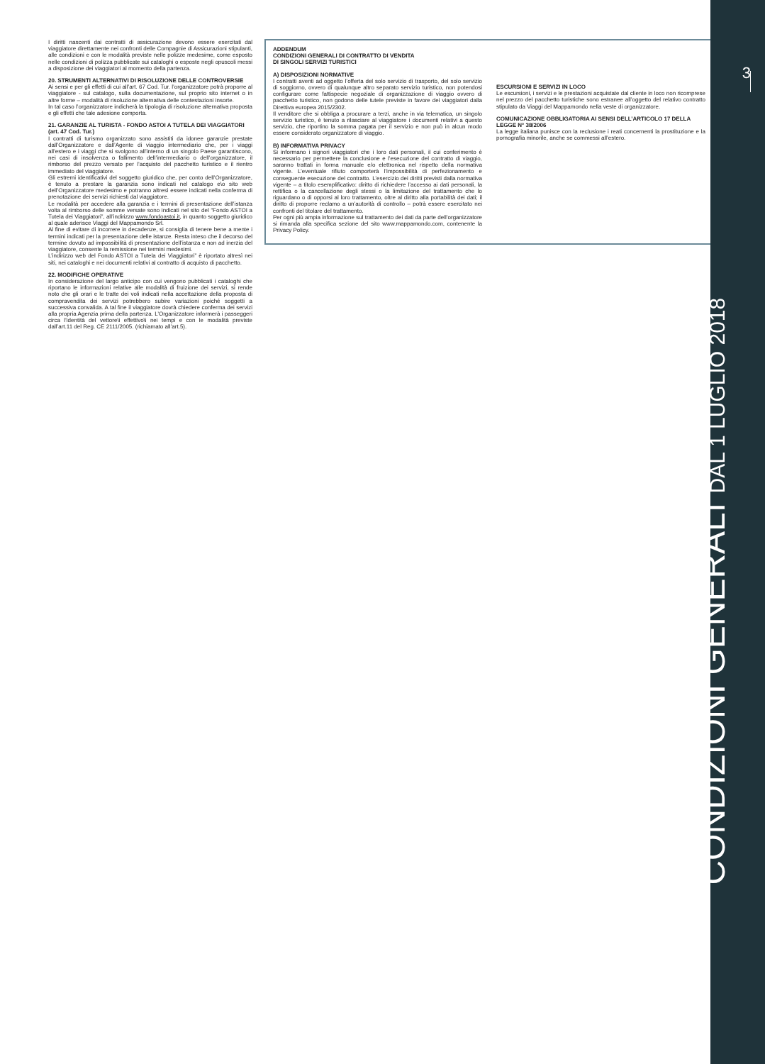I diritti nascenti dai contratti di assicurazione devono essere esercitati dal viaggiatore direttamente nei confronti delle Compagnie di Assicurazioni stipulanti, alle condizioni e con le modalità previste nelle polizze medesime, come esposto nelle condizioni di polizza pubblicate sui cataloghi o esposte negli opuscoli messi a disposizione dei viaggiatori al momento della partenza.
20. STRUMENTI ALTERNATIVI DI RISOLUZIONE DELLE CONTROVERSIE
Ai sensi e per gli effetti di cui all’art. 67 Cod. Tur. l’organizzatore potrà proporre al viaggiatore - sul catalogo, sulla documentazione, sul proprio sito internet o in altre forme – modalità di risoluzione alternativa delle contestazioni insorte.
In tal caso l’organizzatore indicherà la tipologia di risoluzione alternativa proposta e gli effetti che tale adesione comporta.
21. GARANZIE AL TURISTA - FONDO ASTOI A TUTELA DEI VIAGGIATORI (art. 47 Cod. Tur.)
I contratti di turismo organizzato sono assistiti da idonee garanzie prestate dall’Organizzatore e dall’Agente di viaggio intermediario che, per i viaggi all’estero e i viaggi che si svolgono all’interno di un singolo Paese garantiscono, nei casi di insolvenza o fallimento dell’intermediario o dell’organizzatore, il rimborso del prezzo versato per l’acquisto del pacchetto turistico e il rientro immediato del viaggiatore.
Gli estremi identificativi del soggetto giuridico che, per conto dell’Organizzatore, è tenuto a prestare la garanzia sono indicati nel catalogo e\o sito web dell’Organizzatore medesimo e potranno altresì essere indicati nella conferma di prenotazione dei servizi richiesti dal viaggiatore.
Le modalità per accedere alla garanzia e i termini di presentazione dell’istanza volta al rimborso delle somme versate sono indicati nel sito del “Fondo ASTOI a Tutela dei Viaggiatori”, all’indirizzo www.fondoastoi.it, in quanto soggetto giuridico al quale aderisce Viaggi del Mappamondo Srl.
Al fine di evitare di incorrere in decadenze, si consiglia di tenere bene a mente i termini indicati per la presentazione delle istanze. Resta inteso che il decorso del termine dovuto ad impossibilità di presentazione dell’istanza e non ad inerzia del viaggiatore, consente la remissione nei termini medesimi.
L’indirizzo web del Fondo ASTOI a Tutela dei Viaggiatori” è riportato altresì nei siti, nei cataloghi e nei documenti relativi al contratto di acquisto di pacchetto.
22. MODIFICHE OPERATIVE
In considerazione del largo anticipo con cui vengono pubblicati i cataloghi che riportano le informazioni relative alle modalità di fruizione dei servizi, si rende noto che gli orari e le tratte dei voli indicati nella accettazione della proposta di compravendita dei servizi potrebbero subire variazioni poiché soggetti a successiva convalida. A tal fine il viaggiatore dovrà chiedere conferma dei servizi alla propria Agenzia prima della partenza. L’Organizzatore informerà i passeggeri circa l’identità del vettore\i effettivo\i nei tempi e con le modalità previste dall’art.11 del Reg. CE 2111/2005. (richiamato all’art.5).
ADDENDUM
CONDIZIONI GENERALI DI CONTRATTO DI VENDITA
DI SINGOLI SERVIZI TURISTICI
A) DISPOSIZIONI NORMATIVE
I contratti aventi ad oggetto l’offerta del solo servizio di trasporto, del solo servizio di soggiorno, ovvero di qualunque altro separato servizio turistico, non potendosi configurare come fattispecie negoziale di organizzazione di viaggio ovvero di pacchetto turistico, non godono delle tutele previste in favore dei viaggiatori dalla Direttiva europea 2015/2302.
Il venditore che si obbliga a procurare a terzi, anche in via telematica, un singolo servizio turistico, è tenuto a rilasciare al viaggiatore i documenti relativi a questo servizio, che riportino la somma pagata per il servizio e non può in alcun modo essere considerato organizzatore di viaggio.
B) INFORMATIVA PRIVACY
Si informano i signori viaggiatori che i loro dati personali, il cui conferimento è necessario per permettere la conclusione e l’esecuzione del contratto di viaggio, saranno trattati in forma manuale e/o elettronica nel rispetto della normativa vigente. L’eventuale rifiuto comporterà l’impossibilità di perfezionamento e conseguente esecuzione del contratto. L’esercizio dei diritti previsti dalla normativa vigente – a titolo esemplificativo: diritto di richiedere l’accesso ai dati personali, la rettifica o la cancellazione degli stessi o la limitazione del trattamento che lo riguardano o di opporsi al loro trattamento, oltre al diritto alla portabilità dei dati; il diritto di proporre reclamo a un’autorità di controllo – potrà essere esercitato nei confronti del titolare del trattamento.
Per ogni più ampia informazione sul trattamento dei dati da parte dell’organizzatore si rimanda alla specifica sezione del sito www.mappamondo.com, contenente la Privacy Policy.
ESCURSIONI E SERVIZI IN LOCO
Le escursioni, i servizi e le prestazioni acquistate dal cliente in loco non ricomprese nel prezzo del pacchetto turistiche sono estranee all’oggetto del relativo contratto stipulato da Viaggi del Mappamondo nella veste di organizzatore.
COMUNICAZIONE OBBLIGATORIA AI SENSI DELL’ARTICOLO 17 DELLA LEGGE N° 38/2006
La legge italiana punisce con la reclusione i reati concernenti la prostituzione e la pornografia minorile, anche se commessi all’estero.
3
CONDIZIONI GENERALI DAL 1 LUGLIO 2018